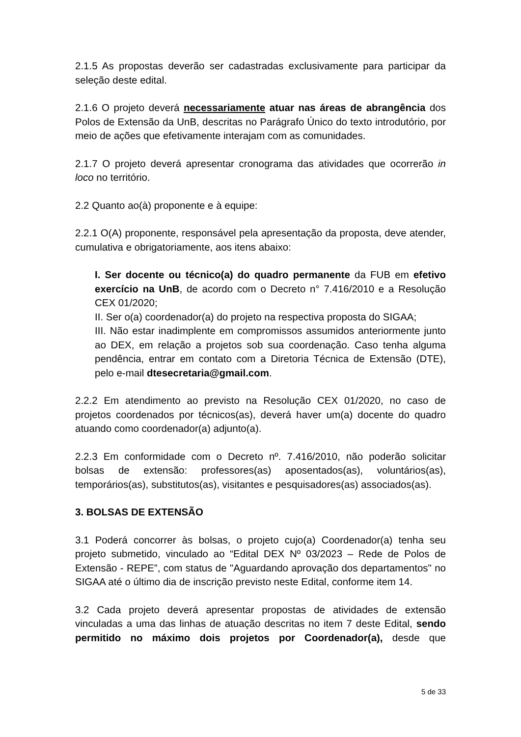2.1.5 As propostas deverão ser cadastradas exclusivamente para participar da seleção deste edital.
2.1.6 O projeto deverá necessariamente atuar nas áreas de abrangência dos Polos de Extensão da UnB, descritas no Parágrafo Único do texto introdutório, por meio de ações que efetivamente interajam com as comunidades.
2.1.7 O projeto deverá apresentar cronograma das atividades que ocorrerão in loco no território.
2.2 Quanto ao(à) proponente e à equipe:
2.2.1 O(A) proponente, responsável pela apresentação da proposta, deve atender, cumulativa e obrigatoriamente, aos itens abaixo:
I. Ser docente ou técnico(a) do quadro permanente da FUB em efetivo exercício na UnB, de acordo com o Decreto n° 7.416/2010 e a Resolução CEX 01/2020;
II. Ser o(a) coordenador(a) do projeto na respectiva proposta do SIGAA;
III. Não estar inadimplente em compromissos assumidos anteriormente junto ao DEX, em relação a projetos sob sua coordenação. Caso tenha alguma pendência, entrar em contato com a Diretoria Técnica de Extensão (DTE), pelo e-mail dtesecretaria@gmail.com.
2.2.2 Em atendimento ao previsto na Resolução CEX 01/2020, no caso de projetos coordenados por técnicos(as), deverá haver um(a) docente do quadro atuando como coordenador(a) adjunto(a).
2.2.3 Em conformidade com o Decreto nº. 7.416/2010, não poderão solicitar bolsas de extensão: professores(as) aposentados(as), voluntários(as), temporários(as), substitutos(as), visitantes e pesquisadores(as) associados(as).
3. BOLSAS DE EXTENSÃO
3.1 Poderá concorrer às bolsas, o projeto cujo(a) Coordenador(a) tenha seu projeto submetido, vinculado ao “Edital DEX Nº 03/2023 – Rede de Polos de Extensão - REPE”, com status de "Aguardando aprovação dos departamentos" no SIGAA até o último dia de inscrição previsto neste Edital, conforme item 14.
3.2 Cada projeto deverá apresentar propostas de atividades de extensão vinculadas a uma das linhas de atuação descritas no item 7 deste Edital, sendo permitido no máximo dois projetos por Coordenador(a), desde que
5 de 33